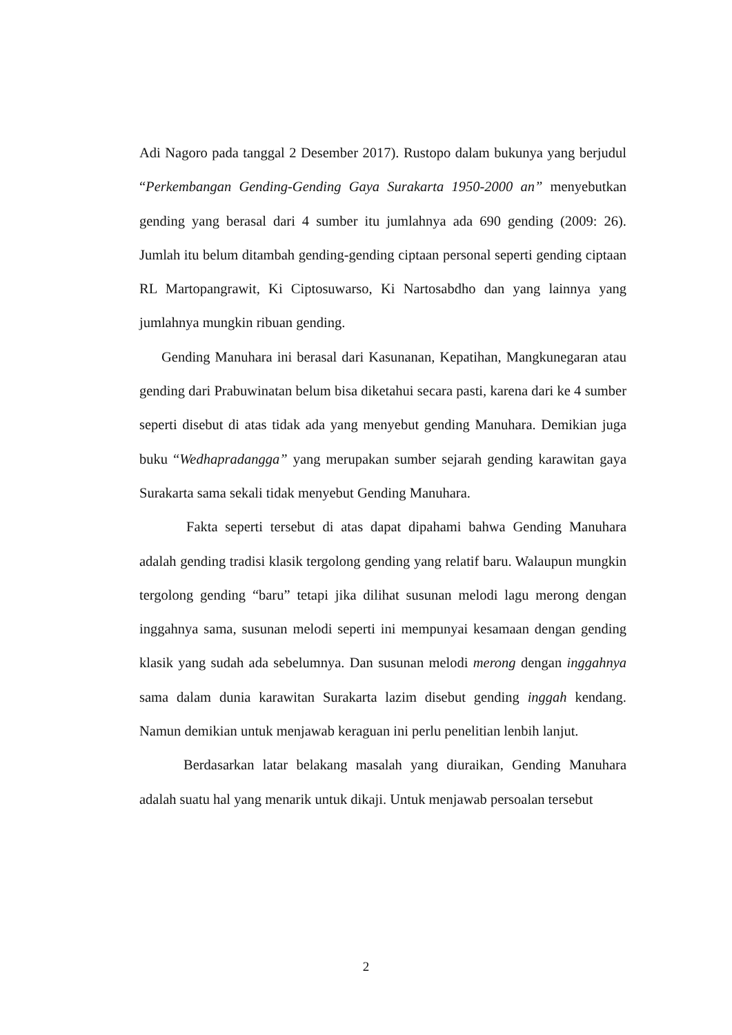Adi Nagoro pada tanggal 2 Desember 2017). Rustopo dalam bukunya yang berjudul “Perkembangan Gending-Gending Gaya Surakarta 1950-2000 an” menyebutkan gending yang berasal dari 4 sumber itu jumlahnya ada 690 gending (2009: 26). Jumlah itu belum ditambah gending-gending ciptaan personal seperti gending ciptaan RL Martopangrawit, Ki Ciptosuwarso, Ki Nartosabdho dan yang lainnya yang jumlahnya mungkin ribuan gending.
Gending Manuhara ini berasal dari Kasunanan, Kepatihan, Mangkunegaran atau gending dari Prabuwinatan belum bisa diketahui secara pasti, karena dari ke 4 sumber seperti disebut di atas tidak ada yang menyebut gending Manuhara. Demikian juga buku “Wedhapradangga” yang merupakan sumber sejarah gending karawitan gaya Surakarta sama sekali tidak menyebut Gending Manuhara.
Fakta seperti tersebut di atas dapat dipahami bahwa Gending Manuhara adalah gending tradisi klasik tergolong gending yang relatif baru. Walaupun mungkin tergolong gending “baru” tetapi jika dilihat susunan melodi lagu merong dengan inggahnya sama, susunan melodi seperti ini mempunyai kesamaan dengan gending klasik yang sudah ada sebelumnya. Dan susunan melodi merong dengan inggahnya sama dalam dunia karawitan Surakarta lazim disebut gending inggah kendang. Namun demikian untuk menjawab keraguan ini perlu penelitian lenbih lanjut.
Berdasarkan latar belakang masalah yang diuraikan, Gending Manuhara adalah suatu hal yang menarik untuk dikaji. Untuk menjawab persoalan tersebut
2